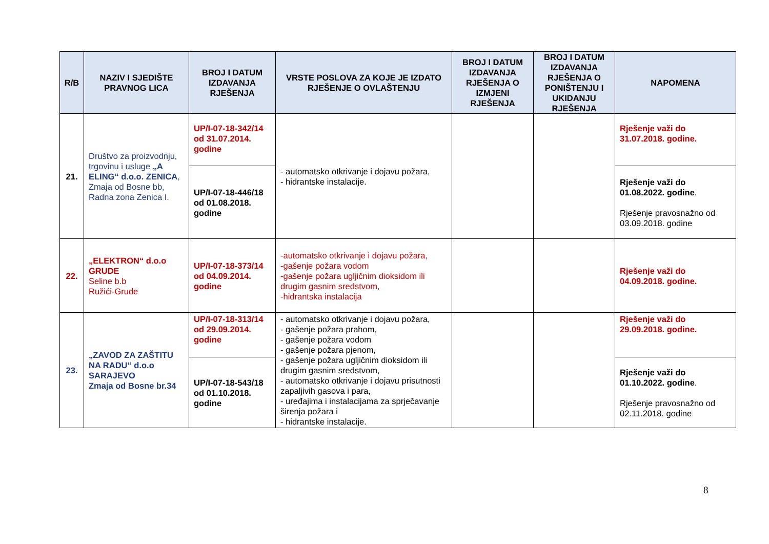| R/B | NAZIV I SJEDIŠTE PRAVNOG LICA | BROJ I DATUM IZDAVANJA RJEŠENJA | VRSTE POSLOVA ZA KOJE JE IZDATO RJEŠENJE O OVLAŠTENJU | BROJ I DATUM IZDAVANJA RJEŠENJA O IZMJENI RJEŠENJA | BROJ I DATUM IZDAVANJA RJEŠENJA O PONIŠTENJU I UKIDANJU RJEŠENJA | NAPOMENA |
| --- | --- | --- | --- | --- | --- | --- |
| 21. | Društvo za proizvodnju, trgovinu i usluge „A ELING“ d.o.o. ZENICA , Zmaja od Bosne bb, Radna zona Zenica I. | UP/I-07-18-342/14 od 31.07.2014. godine | - automatsko otkrivanje i dojavu požara, - hidrantske instalacije. | | | Rješenje važi do 31.07.2018. godine. |
| | | UP/I-07-18-446/18 od 01.08.2018. godine | | | | Rješenje važi do 01.08.2022. godine . Rješenje pravosnažno od 03.09.2018. godine |
| 22. | „ELEKTRON“ d.o.o GRUDE Seline b.b Ružići-Grude | UP/I-07-18-373/14 od 04.09.2014. godine | -automatsko otkrivanje i dojavu požara, -gašenje požara vodom -gašenje požara ugljičnim dioksidom ili drugim gasnim sredstvom, -hidrantska instalacija | | | Rješenje važi do 04.09.2018. godine. |
| 23. | „ZAVOD ZA ZAŠTITU NA RADU“ d.o.o SARAJEVO Zmaja od Bosne br.34 | UP/I-07-18-313/14 od 29.09.2014. godine | - automatsko otkrivanje i dojavu požara, - gašenje požara prahom, - gašenje požara vodom - gašenje požara pjenom, - gašenje požara ugljičnim dioksidom ili drugim gasnim sredstvom, - automatsko otkrivanje i dojavu prisutnosti zapaljivih gasova i para, - uređajima i instalacijama za sprječavanje širenja požara i - hidrantske instalacije. | | | Rješenje važi do 29.09.2018. godine. |
| | | UP/I-07-18-543/18 od 01.10.2018. godine | | | | Rješenje važi do 01.10.2022. godine . Rješenje pravosnažno od 02.11.2018. godine |
8